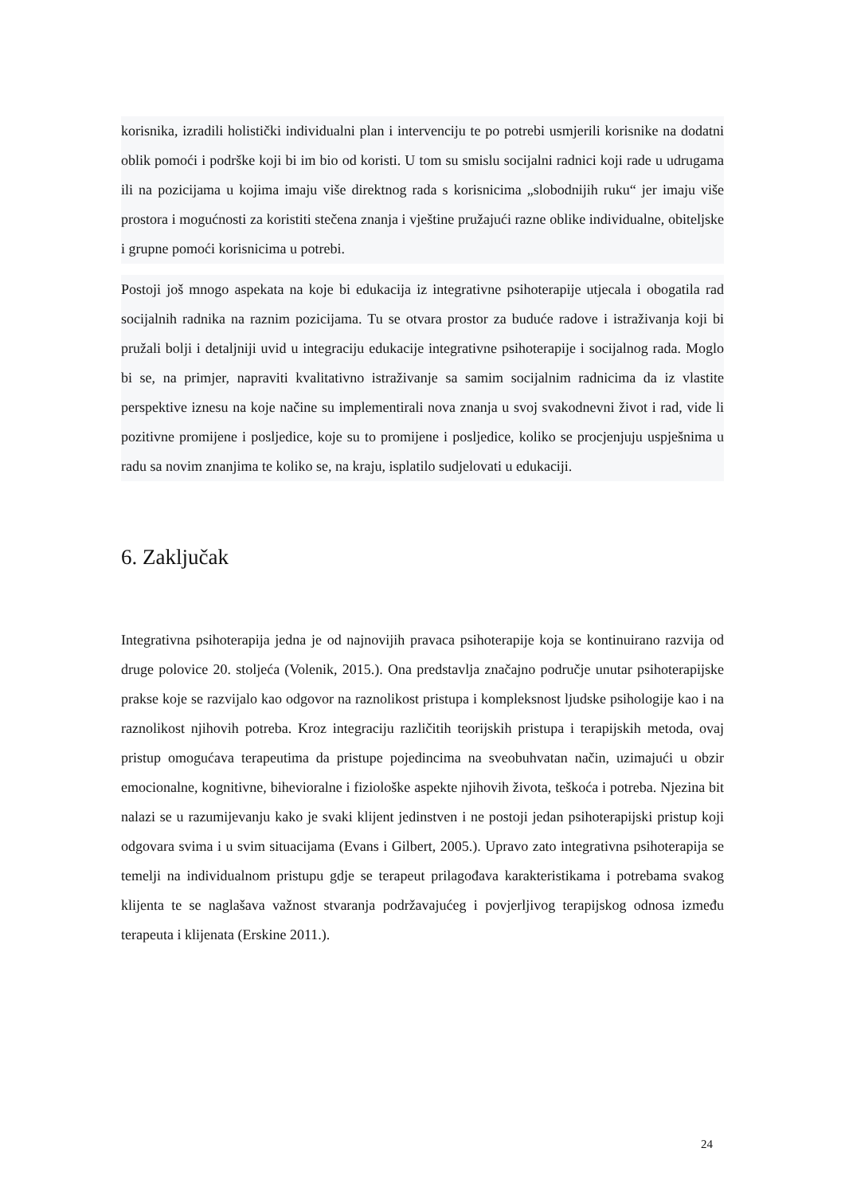korisnika, izradili holistički individualni plan i intervenciju te po potrebi usmjerili korisnike na dodatni oblik pomoći i podrške koji bi im bio od koristi. U tom su smislu socijalni radnici koji rade u udrugama ili na pozicijama u kojima imaju više direktnog rada s korisnicima „slobodnijih ruku“ jer imaju više prostora i mogućnosti za koristiti stečena znanja i vještine pružajući razne oblike individualne, obiteljske i grupne pomoći korisnicima u potrebi.
Postoji još mnogo aspekata na koje bi edukacija iz integrativne psihoterapije utjecala i obogatila rad socijalnih radnika na raznim pozicijama. Tu se otvara prostor za buduće radove i istraživanja koji bi pružali bolji i detaljniji uvid u integraciju edukacije integrativne psihoterapije i socijalnog rada. Moglo bi se, na primjer, napraviti kvalitativno istraživanje sa samim socijalnim radnicima da iz vlastite perspektive iznesu na koje načine su implementirali nova znanja u svoj svakodnevni život i rad, vide li pozitivne promijene i posljedice, koje su to promijene i posljedice, koliko se procjenjuju uspješnima u radu sa novim znanjima te koliko se, na kraju, isplatilo sudjelovati u edukaciji.
6. Zaključak
Integrativna psihoterapija jedna je od najnovijih pravaca psihoterapije koja se kontinuirano razvija od druge polovice 20. stoljeća (Volenik, 2015.). Ona predstavlja značajno područje unutar psihoterapijske prakse koje se razvijalo kao odgovor na raznolikost pristupa i kompleksnost ljudske psihologije kao i na raznolikost njihovih potreba. Kroz integraciju različitih teorijskih pristupa i terapijskih metoda, ovaj pristup omogućava terapeutima da pristupe pojedincima na sveobuhvatan način, uzimajući u obzir emocionalne, kognitivne, bihevioralne i fiziološke aspekte njihovih života, teškoća i potreba. Njezina bit nalazi se u razumijevanju kako je svaki klijent jedinstven i ne postoji jedan psihoterapijski pristup koji odgovara svima i u svim situacijama (Evans i Gilbert, 2005.). Upravo zato integrativna psihoterapija se temelji na individualnom pristupu gdje se terapeut prilagođava karakteristikama i potrebama svakog klijenta te se naglašava važnost stvaranja podržavajućeg i povjerljivog terapijskog odnosa između terapeuta i klijenata (Erskine 2011.).
24